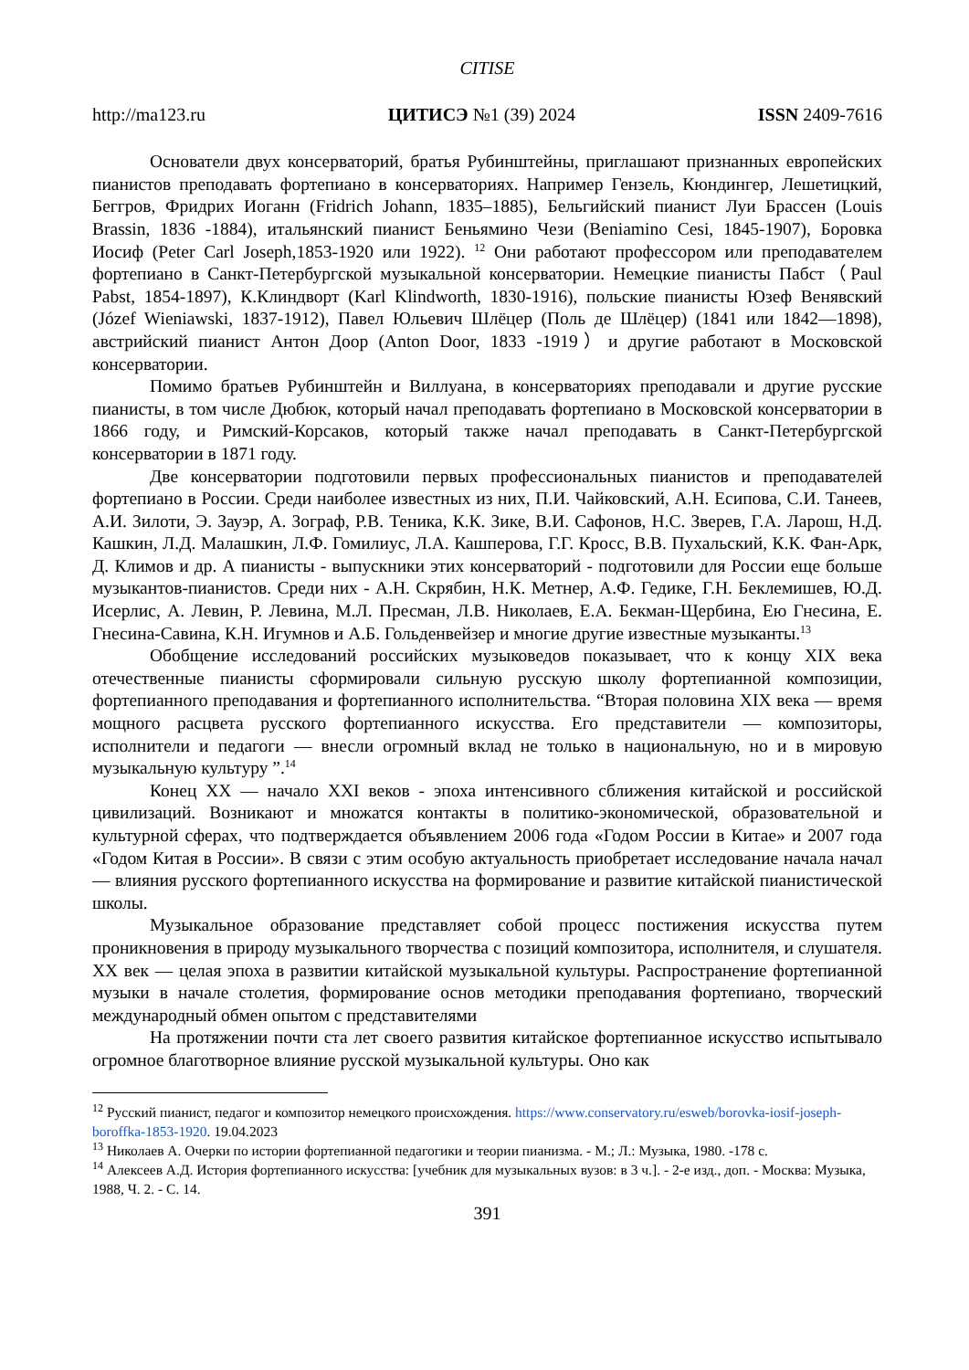CITISE
http://ma123.ru ЦИТИСЭ №1 (39) 2024 ISSN 2409-7616
Основатели двух консерваторий, братья Рубинштейны, приглашают признанных европейских пианистов преподавать фортепиано в консерваториях. Например Гензель, Кюндингер, Лешетицкий, Беггров, Фридрих Иоганн (Fridrich Johann, 1835–1885), Бельгийский пианист Луи Брассен (Louis Brassin, 1836 -1884), итальянский пианист Беньямино Чези (Beniamino Cesi, 1845-1907), Боровка Иосиф (Peter Carl Joseph,1853-1920 или 1922). <sup>12</sup> Они работают профессором или преподавателем фортепиано в Санкт-Петербургской музыкальной консерватории. Немецкие пианисты Пабст（Paul Pabst, 1854-1897), К.Клиндворт (Karl Klindworth, 1830-1916), польские пианисты Юзеф Венявский (Józef Wieniawski, 1837-1912), Павел Юльевич Шлёцер (Поль де Шлёцер) (1841 или 1842—1898), австрийский пианист Антон Доор (Anton Door, 1833 -1919）и другие работают в Московской консерватории.
Помимо братьев Рубинштейн и Виллуана, в консерваториях преподавали и другие русские пианисты, в том числе Дюбюк, который начал преподавать фортепиано в Московской консерватории в 1866 году, и Римский-Корсаков, который также начал преподавать в Санкт-Петербургской консерватории в 1871 году.
Две консерватории подготовили первых профессиональных пианистов и преподавателей фортепиано в России. Среди наиболее известных из них, П.И. Чайковский, А.Н. Есипова, С.И. Танеев, А.И. Зилоти, Э. Зауэр, А. Зограф, Р.В. Теника, К.К. Зике, В.И. Сафонов, Н.С. Зверев, Г.А. Ларош, Н.Д. Кашкин, Л.Д. Малашкин, Л.Ф. Гомилиус, Л.А. Кашперова, Г.Г. Кросс, В.В. Пухальский, К.К. Фан-Арк, Д. Климов и др. А пианисты - выпускники этих консерваторий - подготовили для России еще больше музыкантов-пианистов. Среди них - А.Н. Скрябин, Н.К. Метнер, А.Ф. Гедике, Г.Н. Беклемишев, Ю.Д. Исерлис, А. Левин, Р. Левина, М.Л. Пресман, Л.В. Николаев, Е.А. Бекман-Щербина, Ею Гнесина, Е. Гнесина-Савина, К.Н. Игумнов и А.Б. Гольденвейзер и многие другие известные музыканты.<sup>13</sup>
Обобщение исследований российских музыковедов показывает, что к концу XIX века отечественные пианисты сформировали сильную русскую школу фортепианной композиции, фортепианного преподавания и фортепианного исполнительства. “Вторая половина XIX века — время мощного расцвета русского фортепианного искусства. Его представители — композиторы, исполнители и педагоги — внесли огромный вклад не только в национальную, но и в мировую музыкальную культуру ”.<sup>14</sup>
Конец XX — начало XXI веков - эпоха интенсивного сближения китайской и российской цивилизаций. Возникают и множатся контакты в политико-экономической, образовательной и культурной сферах, что подтверждается объявлением 2006 года «Годом России в Китае» и 2007 года «Годом Китая в России». В связи с этим особую актуальность приобретает исследование начала начал — влияния русского фортепианного искусства на формирование и развитие китайской пианистической школы.
Музыкальное образование представляет собой процесс постижения искусства путем проникновения в природу музыкального творчества с позиций композитора, исполнителя, и слушателя. XX век — целая эпоха в развитии китайской музыкальной культуры. Распространение фортепианной музыки в начале столетия, формирование основ методики преподавания фортепиано, творческий международный обмен опытом с представителями
На протяжении почти ста лет своего развития китайское фортепианное искусство испытывало огромное благотворное влияние русской музыкальной культуры. Оно как
<sup>12</sup> Русский пианист, педагог и композитор немецкого происхождения. https://www.conservatory.ru/esweb/borovka-iosif-joseph-boroffka-1853-1920. 19.04.2023
<sup>13</sup> Николаев А. Очерки по истории фортепианной педагогики и теории пианизма. - М.; Л.: Музыка, 1980. -178 с.
<sup>14</sup> Алексеев А.Д. История фортепианного искусства: [учебник для музыкальных вузов: в 3 ч.]. - 2-е изд., доп. - Москва: Музыка, 1988, Ч. 2. - С. 14.
391